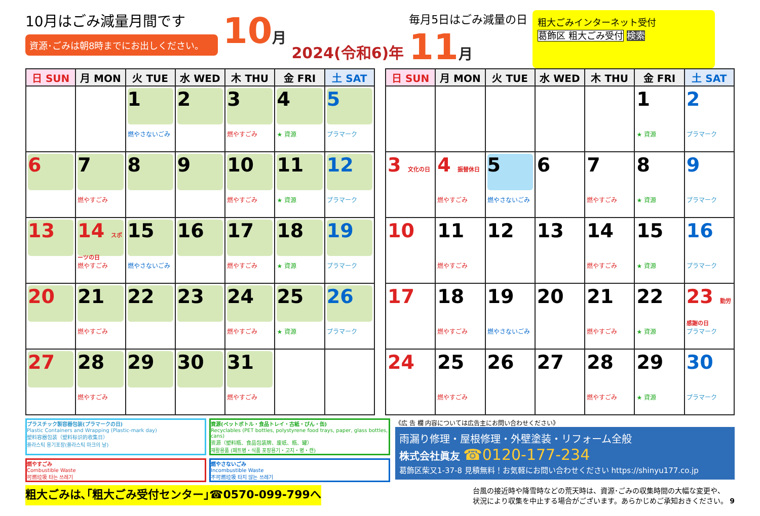10月はごみ減量月間です
資源･ごみは朝8時までにお出しください。
10月
2024(令和6)年
毎月5日はごみ減量の日
11月
粗大ごみインターネット受付
葛飾区 粗大ごみ受付 検索
| 日 SUN | 月 MON | 火 TUE | 水 WED | 木 THU | 金 FRI | 土 SAT |
| --- | --- | --- | --- | --- | --- | --- |
| | | 1 燃やさないごみ | 2 | 3 燃やすごみ | 4 ★ 資源 | 5 プラマーク |
| 6 | 7 燃やすごみ | 8 | 9 | 10 燃やすごみ | 11 ★ 資源 | 12 プラマーク |
| 13 | 14 スポーツの日 燃やすごみ | 15 燃やさないごみ | 16 | 17 燃やすごみ | 18 ★ 資源 | 19 プラマーク |
| 20 | 21 燃やすごみ | 22 | 23 | 24 燃やすごみ | 25 ★ 資源 | 26 プラマーク |
| 27 | 28 燃やすごみ | 29 | 30 | 31 燃やすごみ | | |
| 日 SUN | 月 MON | 火 TUE | 水 WED | 木 THU | 金 FRI | 土 SAT |
| --- | --- | --- | --- | --- | --- | --- |
| | | | | | 1 ★ 資源 | 2 プラマーク |
| 3 文化の日 | 4 振替休日 燃やすごみ | 5 燃やさないごみ | 6 | 7 燃やすごみ | 8 ★ 資源 | 9 プラマーク |
| 10 | 11 燃やすごみ | 12 | 13 | 14 燃やすごみ | 15 ★ 資源 | 16 プラマーク |
| 17 | 18 燃やすごみ | 19 燃やさないごみ | 20 | 21 燃やすごみ | 22 ★ 資源 | 23 勤労感謝の日 プラマーク |
| 24 | 25 燃やすごみ | 26 | 27 | 28 燃やすごみ | 29 ★ 資源 | 30 プラマーク |
プラスチック製容器包装(プラマークの日)
Plastic Containers and Wrapping (Plastic-mark day)
塑料容器包装（塑料标识的收集日）
플라스틱 용기포장(플라스틱 마크의 날)
資源(ペットボトル・食品トレイ・古紙・びん・缶)
Recyclables (PET bottles, polystyrene food trays, paper, glass bottles, cans)
资源（塑料瓶、食品包装牌、废纸、瓶、罐）
재활용품 (페트병・식품 포장용기・고지・병・캔)
燃やすごみ
Combustible Waste
可燃垃圾 타는 쓰레기
燃やさないごみ
Incombustible Waste
不可燃垃圾 타지 않는 쓰레기
《広 告 欄 内容については広告主にお問い合わせください》
雨漏り修理・屋根修理・外壁塗装・リフォーム全般
株式会社眞友 ☎0120-177-234
葛飾区柴又1-37-8 見積無料！お気軽にお問い合わせください https://shinyu177.co.jp
粗大ごみは､｢粗大ごみ受付センター｣☎0570-099-799へ
台風の接近時や降雪時などの荒天時は、資源･ごみの収集時間の大幅な変更や、
状況により収集を中止する場合がございます。あらかじめご承知おきください。 9